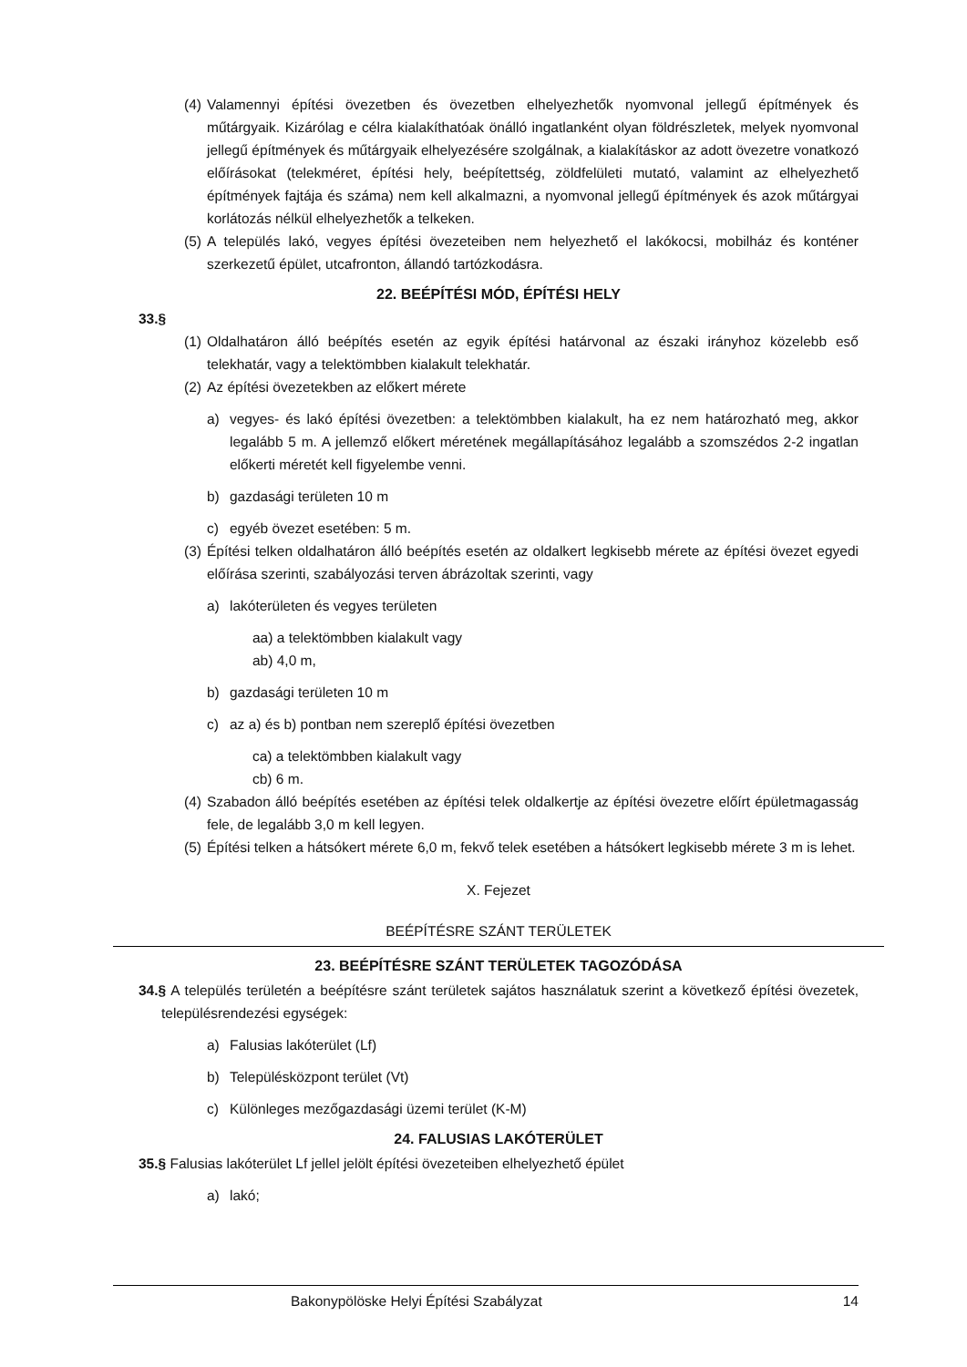(4) Valamennyi építési övezetben és övezetben elhelyezhetők nyomvonal jellegű építmények és műtárgyaik. Kizárólag e célra kialakíthatóak önálló ingatlanként olyan földrészletek, melyek nyomvonal jellegű építmények és műtárgyaik elhelyezésére szolgálnak, a kialakításkor az adott övezetre vonatkozó előírásokat (telekméret, építési hely, beépítettség, zöldfelületi mutató, valamint az elhelyezhető építmények fajtája és száma) nem kell alkalmazni, a nyomvonal jellegű építmények és azok műtárgyai korlátozás nélkül elhelyezhetők a telkeken.
(5) A település lakó, vegyes építési övezeteiben nem helyezhető el lakókocsi, mobilház és konténer szerkezetű épület, utcafronton, állandó tartózkodásra.
22. BEÉPÍTÉSI MÓD, ÉPÍTÉSI HELY
33.§
(1) Oldalhatáron álló beépítés esetén az egyik építési határvonal az északi irányhoz közelebb eső telekhatár, vagy a telektömbben kialakult telekhatár.
(2) Az építési övezetekben az előkert mérete
a) vegyes- és lakó építési övezetben: a telektömbben kialakult, ha ez nem határozható meg, akkor legalább 5 m. A jellemző előkert méretének megállapításához legalább a szomszédos 2-2 ingatlan előkerti méretét kell figyelembe venni.
b) gazdasági területen 10 m
c) egyéb övezet esetében: 5 m.
(3) Építési telken oldalhatáron álló beépítés esetén az oldalkert legkisebb mérete az építési övezet egyedi előírása szerinti, szabályozási terven ábrázoltak szerinti, vagy
a) lakóterületen és vegyes területen
aa) a telektömbben kialakult vagy
ab) 4,0 m,
b) gazdasági területen 10 m
c) az a) és b) pontban nem szereplő építési övezetben
ca) a telektömbben kialakult vagy
cb) 6 m.
(4) Szabadon álló beépítés esetében az építési telek oldalkertje az építési övezetre előírt épületmagasság fele, de legalább 3,0 m kell legyen.
(5) Építési telken a hátsókert mérete 6,0 m, fekvő telek esetében a hátsókert legkisebb mérete 3 m is lehet.
X. Fejezet
BEÉPÍTÉSRE SZÁNT TERÜLETEK
23. BEÉPÍTÉSRE SZÁNT TERÜLETEK TAGOZÓDÁSA
34.§ A település területén a beépítésre szánt területek sajátos használatuk szerint a következő építési övezetek, településrendezési egységek:
a) Falusias lakóterület (Lf)
b) Településközpont terület (Vt)
c) Különleges mezőgazdasági üzemi terület (K-M)
24. FALUSIAS LAKÓTERÜLET
35.§ Falusias lakóterület Lf jellel jelölt építési övezeteiben elhelyezhető épület
a) lakó;
Bakonypölöske Helyi Építési Szabályzat 14